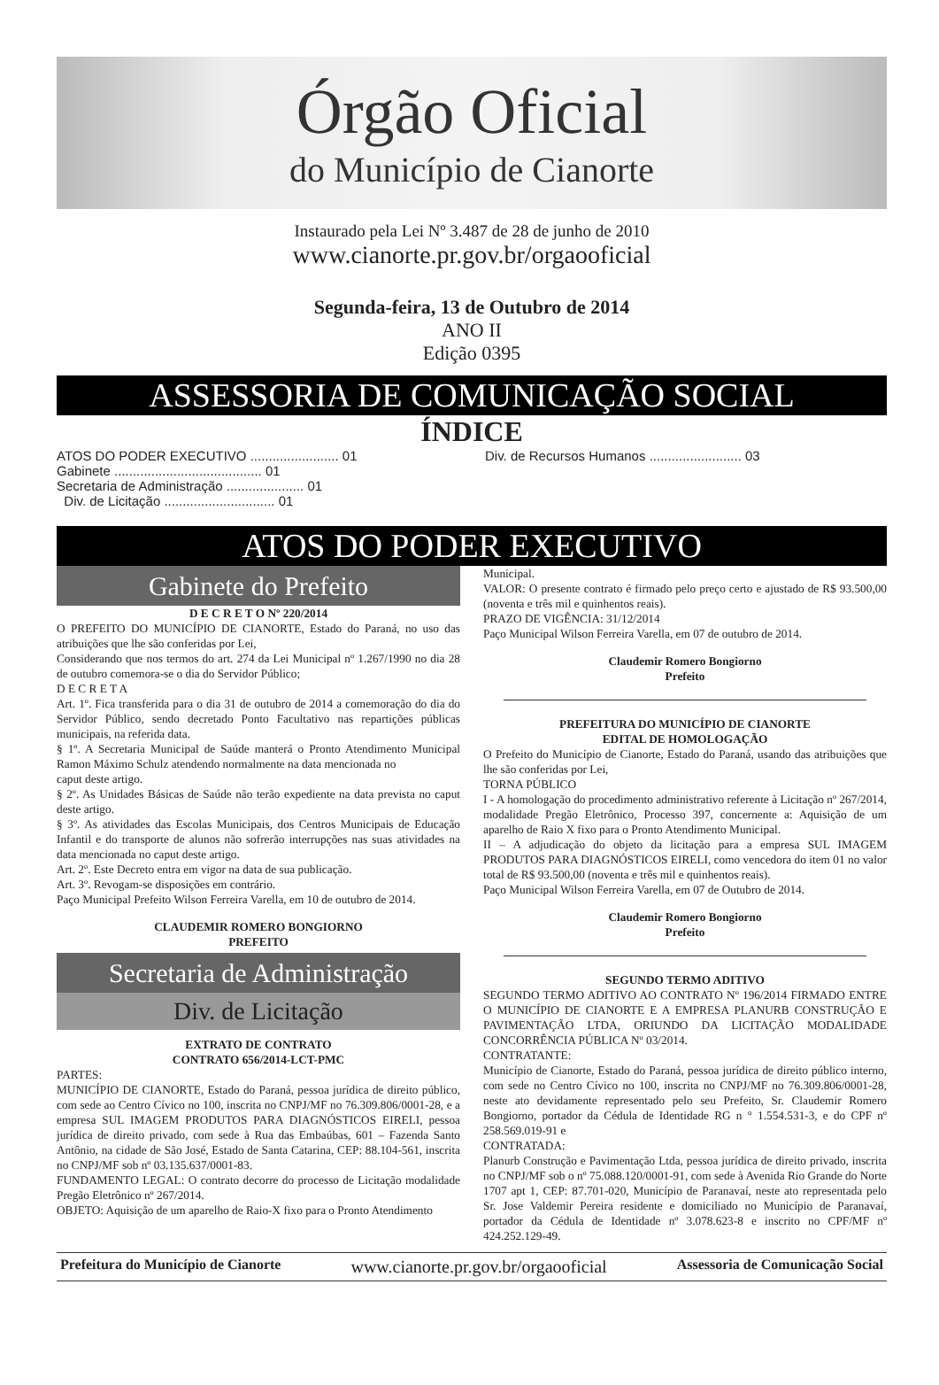Órgão Oficial
do Município de Cianorte
Instaurado pela Lei Nº 3.487 de 28 de junho de 2010
www.cianorte.pr.gov.br/orgaooficial
Segunda-feira, 13 de Outubro de 2014
ANO II
Edição 0395
ASSESSORIA DE COMUNICAÇÃO SOCIAL
ÍNDICE
ATOS DO PODER EXECUTIVO ........................ 01
Gabinete ........................................ 01
Secretaria de Administração ..................... 01
Div. de Licitação .............................. 01
Div. de Recursos Humanos ......................... 03
ATOS DO PODER EXECUTIVO
Gabinete do Prefeito
D E C R E T O Nº 220/2014
O PREFEITO DO MUNICÍPIO DE CIANORTE, Estado do Paraná, no uso das atribuições que lhe são conferidas por Lei,
Considerando que nos termos do art. 274 da Lei Municipal nº 1.267/1990 no dia 28 de outubro comemora-se o dia do Servidor Público;
D E C R E T A
Art. 1º. Fica transferida para o dia 31 de outubro de 2014 a comemoração do dia do Servidor Público, sendo decretado Ponto Facultativo nas repartições públicas municipais, na referida data.
§ 1º. A Secretaria Municipal de Saúde manterá o Pronto Atendimento Municipal Ramon Máximo Schulz atendendo normalmente na data mencionada no
caput deste artigo.
§ 2º. As Unidades Básicas de Saúde não terão expediente na data prevista no caput deste artigo.
§ 3º. As atividades das Escolas Municipais, dos Centros Municipais de Educação Infantil e do transporte de alunos não sofrerão interrupções nas suas atividades na data mencionada no caput deste artigo.
Art. 2º. Este Decreto entra em vigor na data de sua publicação.
Art. 3º. Revogam-se disposições em contrário.
Paço Municipal Prefeito Wilson Ferreira Varella, em 10 de outubro de 2014.
CLAUDEMIR ROMERO BONGIORNO
PREFEITO
Secretaria de Administração
Div. de Licitação
EXTRATO DE CONTRATO
CONTRATO 656/2014-LCT-PMC
PARTES:
MUNICÍPIO DE CIANORTE, Estado do Paraná, pessoa jurídica de direito público, com sede ao Centro Cívico no 100, inscrita no CNPJ/MF no 76.309.806/0001-28, e a empresa SUL IMAGEM PRODUTOS PARA DIAGNÓSTICOS EIRELI, pessoa jurídica de direito privado, com sede à Rua das Embaúbas, 601 – Fazenda Santo Antônio, na cidade de São José, Estado de Santa Catarina, CEP: 88.104-561, inscrita no CNPJ/MF sob nº 03.135.637/0001-83.
FUNDAMENTO LEGAL: O contrato decorre do processo de Licitação modalidade Pregão Eletrônico nº 267/2014.
OBJETO: Aquisição de um aparelho de Raio-X fixo para o Pronto Atendimento
Municipal.
VALOR: O presente contrato é firmado pelo preço certo e ajustado de R$ 93.500,00 (noventa e três mil e quinhentos reais).
PRAZO DE VIGÊNCIA: 31/12/2014
Paço Municipal Wilson Ferreira Varella, em 07 de outubro de 2014.
Claudemir Romero Bongiorno
Prefeito
PREFEITURA DO MUNICÍPIO DE CIANORTE
EDITAL DE HOMOLOGAÇÃO
O Prefeito do Município de Cianorte, Estado do Paraná, usando das atribuições que lhe são conferidas por Lei,
TORNA PÚBLICO
I - A homologação do procedimento administrativo referente à Licitação nº 267/2014, modalidade Pregão Eletrônico, Processo 397, concernente a: Aquisição de um aparelho de Raio X fixo para o Pronto Atendimento Municipal.
II – A adjudicação do objeto da licitação para a empresa SUL IMAGEM PRODUTOS PARA DIAGNÓSTICOS EIRELI, como vencedora do item 01 no valor total de R$ 93.500,00 (noventa e três mil e quinhentos reais).
Paço Municipal Wilson Ferreira Varella, em 07 de Outubro de 2014.
Claudemir Romero Bongiorno
Prefeito
SEGUNDO TERMO ADITIVO
SEGUNDO TERMO ADITIVO AO CONTRATO Nº 196/2014 FIRMADO ENTRE O MUNICÍPIO DE CIANORTE E A EMPRESA PLANURB CONSTRUÇÃO E PAVIMENTAÇÃO LTDA, ORIUNDO DA LICITAÇÃO MODALIDADE CONCORRÊNCIA PÚBLICA Nº 03/2014.
CONTRATANTE:
Município de Cianorte, Estado do Paraná, pessoa jurídica de direito público interno, com sede no Centro Cívico no 100, inscrita no CNPJ/MF no 76.309.806/0001-28, neste ato devidamente representado pelo seu Prefeito, Sr. Claudemir Romero Bongiorno, portador da Cédula de Identidade RG n ° 1.554.531-3, e do CPF nº 258.569.019-91 e
CONTRATADA:
Planurb Construção e Pavimentação Ltda, pessoa jurídica de direito privado, inscrita no CNPJ/MF sob o nº 75.088.120/0001-91, com sede à Avenida Rio Grande do Norte 1707 apt 1, CEP: 87.701-020, Município de Paranavaí, neste ato representada pelo Sr. Jose Valdemir Pereira residente e domiciliado no Município de Paranavaí, portador da Cédula de Identidade nº 3.078.623-8 e inscrito no CPF/MF nº 424.252.129-49.
Prefeitura do Município de Cianorte www.cianorte.pr.gov.br/orgaooficial Assessoria de Comunicação Social